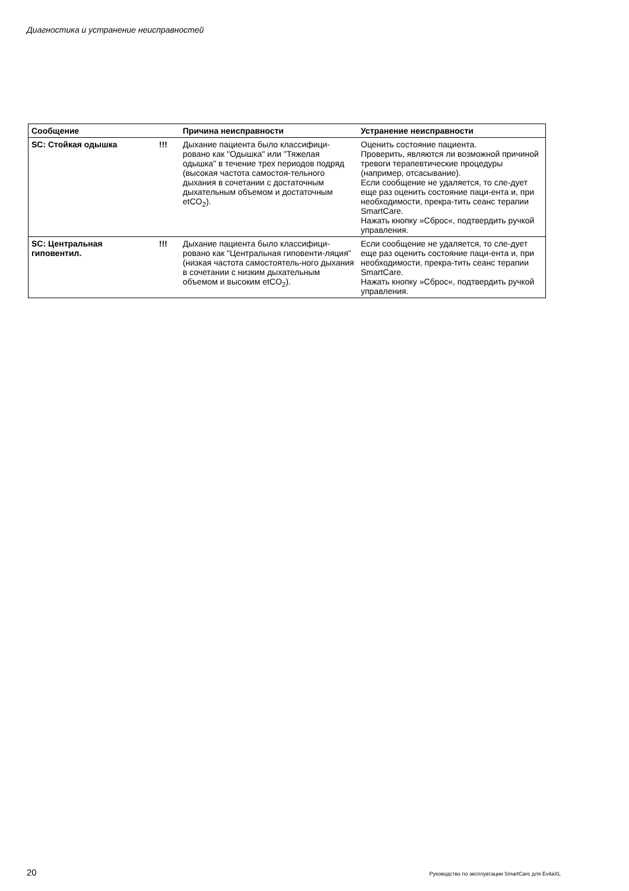Диагностика и устранение неисправностей
| Сообщение | | Причина неисправности | Устранение неисправности |
| --- | --- | --- | --- |
| SC: Стойкая одышка | !!! | Дыхание пациента было классифици-ровано как "Одышка" или "Тяжелая одышка" в течение трех периодов подряд (высокая частота самостоя-тельного дыхания в сочетании с достаточным дыхательным объемом и достаточным etCO<sub>2</sub>). | Оценить состояние пациента. Проверить, являются ли возможной причиной тревоги терапевтические процедуры (например, отсасывание). Если сообщение не удаляется, то сле-дует еще раз оценить состояние паци-ента и, при необходимости, прекра-тить сеанс терапии SmartCare. Нажать кнопку »Сброс«, подтвердить ручкой управления. |
| SC: Центральная гиповентил. | !!! | Дыхание пациента было классифици-ровано как "Центральная гиповенти-ляция" (низкая частота самостоятель-ного дыхания в сочетании с низким дыхательным объемом и высоким etCO<sub>2</sub>). | Если сообщение не удаляется, то сле-дует еще раз оценить состояние паци-ента и, при необходимости, прекра-тить сеанс терапии SmartCare. Нажать кнопку »Сброс«, подтвердить ручкой управления. |
20 Руководство по эксплуатации SmartCare для EvitaXL